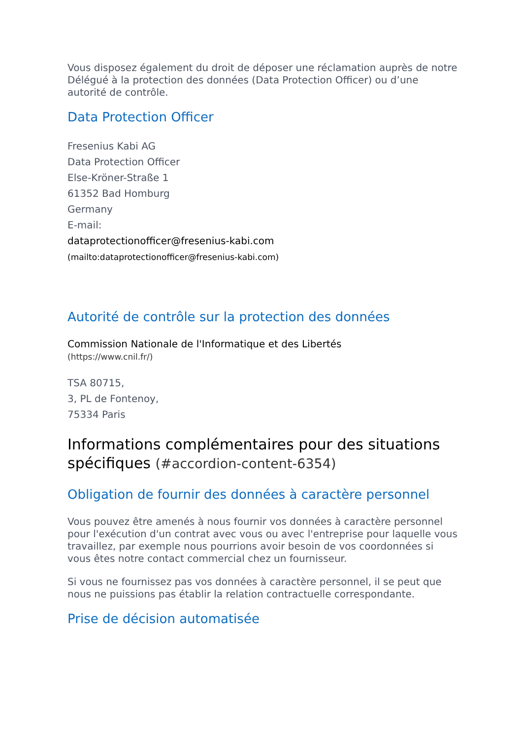Vous disposez également du droit de déposer une réclamation auprès de notre Délégué à la protection des données (Data Protection Officer) ou d’une autorité de contrôle.
Data Protection Officer
Fresenius Kabi AG
Data Protection Officer
Else-Kröner-Straße 1
61352 Bad Homburg
Germany
E-mail:
dataprotectionofficer@fresenius-kabi.com
(mailto:dataprotectionofficer@fresenius-kabi.com)
Autorité de contrôle sur la protection des données
Commission Nationale de l'Informatique et des Libertés
(https://www.cnil.fr/)
TSA 80715,
3, PL de Fontenoy,
75334 Paris
Informations complémentaires pour des situations spécifiques (#accordion-content-6354)
Obligation de fournir des données à caractère personnel
Vous pouvez être amenés à nous fournir vos données à caractère personnel pour l'exécution d'un contrat avec vous ou avec l'entreprise pour laquelle vous travaillez, par exemple nous pourrions avoir besoin de vos coordonnées si vous êtes notre contact commercial chez un fournisseur.
Si vous ne fournissez pas vos données à caractère personnel, il se peut que nous ne puissions pas établir la relation contractuelle correspondante.
Prise de décision automatisée